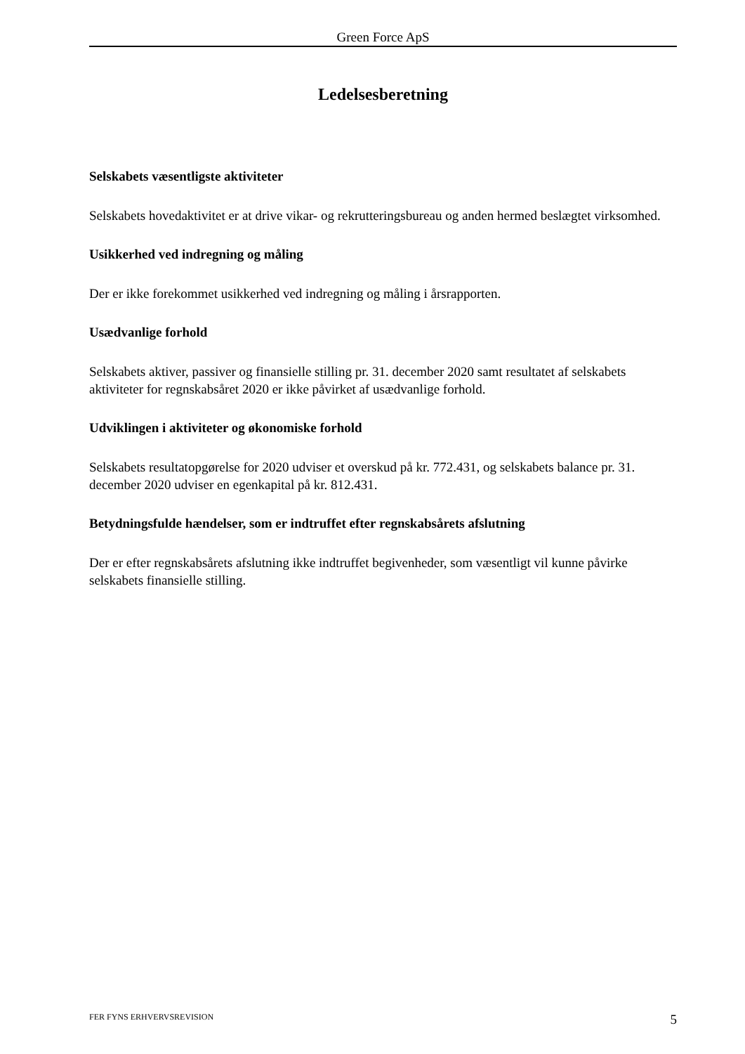Green Force ApS
Ledelsesberetning
Selskabets væsentligste aktiviteter
Selskabets hovedaktivitet er at drive vikar- og rekrutteringsbureau og anden hermed beslægtet virksomhed.
Usikkerhed ved indregning og måling
Der er ikke forekommet usikkerhed ved indregning og måling i årsrapporten.
Usædvanlige forhold
Selskabets aktiver, passiver og finansielle stilling pr. 31. december 2020 samt resultatet af selskabets aktiviteter for regnskabsåret 2020 er ikke påvirket af usædvanlige forhold.
Udviklingen i aktiviteter og økonomiske forhold
Selskabets resultatopgørelse for 2020 udviser et overskud på kr. 772.431, og selskabets balance pr. 31. december 2020 udviser en egenkapital på kr. 812.431.
Betydningsfulde hændelser, som er indtruffet efter regnskabsårets afslutning
Der er efter regnskabsårets afslutning ikke indtruffet begivenheder, som væsentligt vil kunne påvirke selskabets finansielle stilling.
FER FYNS ERHVERVSREVISION 5